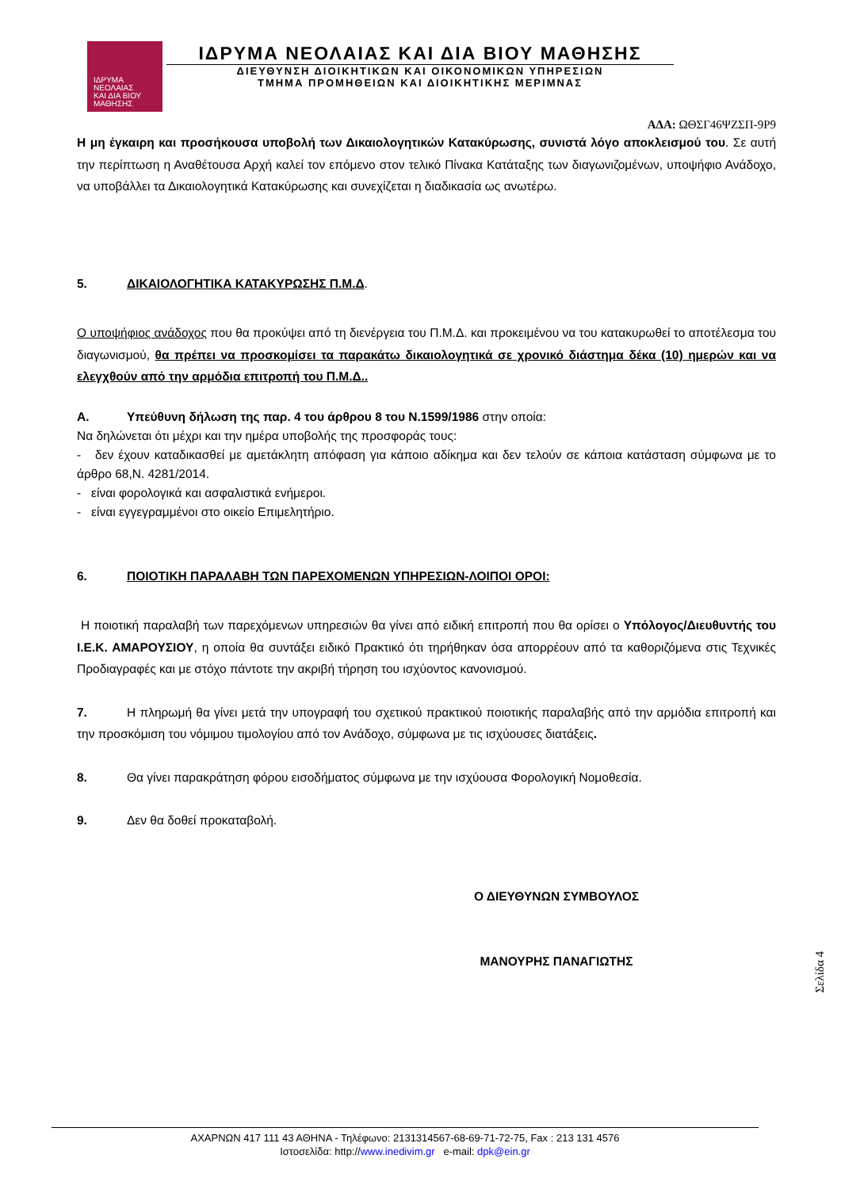ΙΔΡΥΜΑ
ΝΕΟΛΑΙΑΣ
ΚΑΙ ΔΙΑ ΒΙΟΥ
ΜΑΘΗΣΗΣ
ΙΔΡΥΜΑ ΝΕΟΛΑΙΑΣ ΚΑΙ ΔΙΑ ΒΙΟΥ ΜΑΘΗΣΗΣ
ΔΙΕΥΘΥΝΣΗ ΔΙΟΙΚΗΤΙΚΩΝ ΚΑΙ ΟΙΚΟΝΟΜΙΚΩΝ ΥΠΗΡΕΣΙΩΝ
ΤΜΗΜΑ ΠΡΟΜΗΘΕΙΩΝ ΚΑΙ ΔΙΟΙΚΗΤΙΚΗΣ ΜΕΡΙΜΝΑΣ
ΑΔΑ: ΩΘΣΓ46ΨΖΣΠ-9Ρ9
Η μη έγκαιρη και προσήκουσα υποβολή των Δικαιολογητικών Κατακύρωσης, συνιστά λόγο αποκλεισμού του. Σε αυτή την περίπτωση η Αναθέτουσα Αρχή καλεί τον επόμενο στον τελικό Πίνακα Κατάταξης των διαγωνιζομένων, υποψήφιο Ανάδοχο, να υποβάλλει τα Δικαιολογητικά Κατακύρωσης και συνεχίζεται η διαδικασία ως ανωτέρω.
5. ΔΙΚΑΙΟΛΟΓΗΤΙΚΑ ΚΑΤΑΚΥΡΩΣΗΣ Π.Μ.Δ.
Ο υποψήφιος ανάδοχος που θα προκύψει από τη διενέργεια του Π.Μ.Δ. και προκειμένου να του κατακυρωθεί το αποτέλεσμα του διαγωνισμού, θα πρέπει να προσκομίσει τα παρακάτω δικαιολογητικά σε χρονικό διάστημα δέκα (10) ημερών και να ελεγχθούν από την αρμόδια επιτροπή του Π.Μ.Δ..
Α. Υπεύθυνη δήλωση της παρ. 4 του άρθρου 8 του Ν.1599/1986 στην οποία:
Να δηλώνεται ότι μέχρι και την ημέρα υποβολής της προσφοράς τους:
- δεν έχουν καταδικασθεί με αμετάκλητη απόφαση για κάποιο αδίκημα και δεν τελούν σε κάποια κατάσταση σύμφωνα με το άρθρο 68,Ν. 4281/2014.
- είναι φορολογικά και ασφαλιστικά ενήμεροι.
- είναι εγγεγραμμένοι στο οικείο Επιμελητήριο.
6. ΠΟΙΟΤΙΚΗ ΠΑΡΑΛΑΒΗ ΤΩΝ ΠΑΡΕΧΟΜΕΝΩΝ ΥΠΗΡΕΣΙΩΝ-ΛΟΙΠΟΙ ΟΡΟΙ:
Η ποιοτική παραλαβή των παρεχόμενων υπηρεσιών θα γίνει από ειδική επιτροπή που θα ορίσει ο Υπόλογος/Διευθυντής του Ι.Ε.Κ. ΑΜΑΡΟΥΣΙΟΥ, η οποία θα συντάξει ειδικό Πρακτικό ότι τηρήθηκαν όσα απορρέουν από τα καθοριζόμενα στις Τεχνικές Προδιαγραφές και με στόχο πάντοτε την ακριβή τήρηση του ισχύοντος κανονισμού.
7. Η πληρωμή θα γίνει μετά την υπογραφή του σχετικού πρακτικού ποιοτικής παραλαβής από την αρμόδια επιτροπή και την προσκόμιση του νόμιμου τιμολογίου από τον Ανάδοχο, σύμφωνα με τις ισχύουσες διατάξεις.
8. Θα γίνει παρακράτηση φόρου εισοδήματος σύμφωνα με την ισχύουσα Φορολογική Νομοθεσία.
9. Δεν θα δοθεί προκαταβολή.
Ο ΔΙΕΥΘΥΝΩΝ ΣΥΜΒΟΥΛΟΣ
ΜΑΝΟΥΡΗΣ ΠΑΝΑΓΙΩΤΗΣ
Σελίδα 4
ΑΧΑΡΝΩΝ 417 111 43 ΑΘΗΝΑ - Τηλέφωνο: 2131314567-68-69-71-72-75, Fax : 213 131 4576
Ιστοσελίδα: http://www.inedivim.gr e-mail: dpk@ein.gr